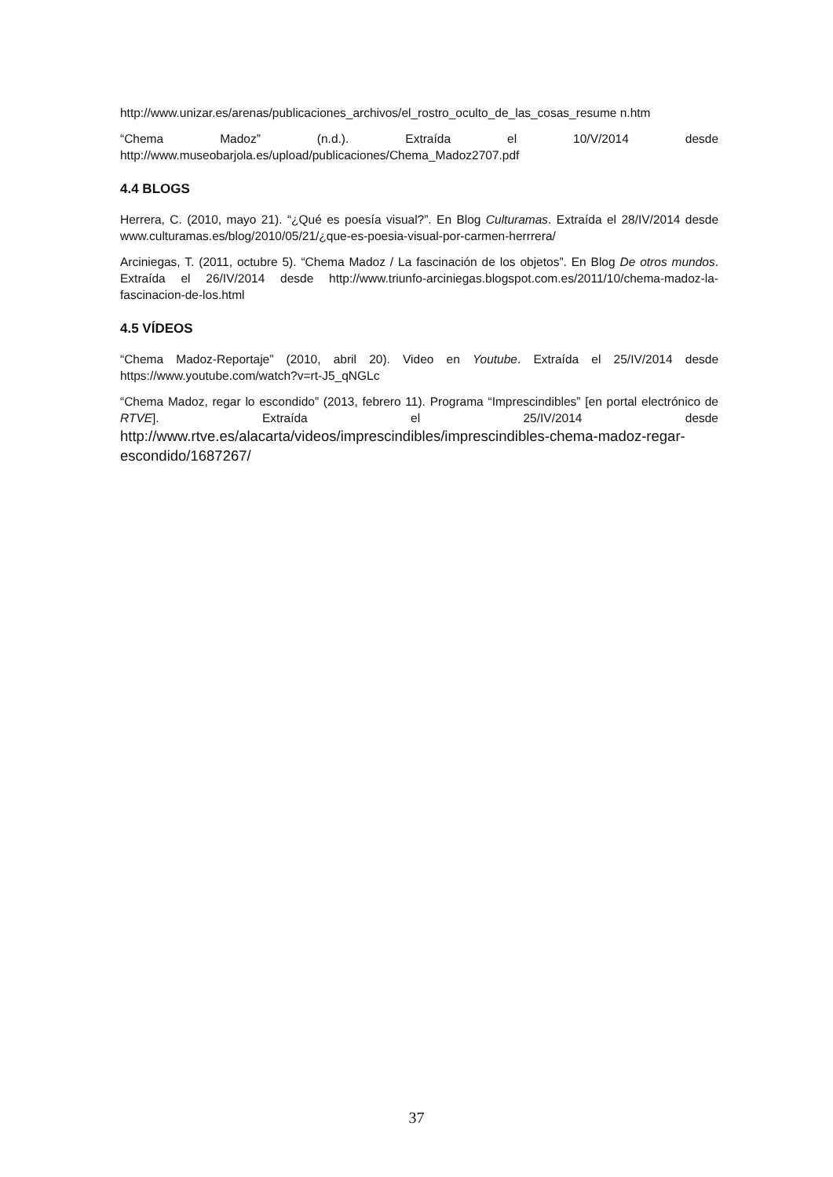http://www.unizar.es/arenas/publicaciones_archivos/el_rostro_oculto_de_las_cosas_resume n.htm
“Chema Madoz” (n.d.). Extraída el 10/V/2014 desde http://www.museobarjola.es/upload/publicaciones/Chema_Madoz2707.pdf
4.4 BLOGS
Herrera, C. (2010, mayo 21). “¿Qué es poesía visual?”. En Blog Culturamas. Extraída el 28/IV/2014 desde www.culturamas.es/blog/2010/05/21/¿que-es-poesia-visual-por-carmen-herrrera/
Arciniegas, T. (2011, octubre 5). “Chema Madoz / La fascinación de los objetos”. En Blog De otros mundos. Extraída el 26/IV/2014 desde http://www.triunfo-arciniegas.blogspot.com.es/2011/10/chema-madoz-la-fascinacion-de-los.html
4.5 VÍDEOS
“Chema Madoz-Reportaje” (2010, abril 20). Video en Youtube. Extraída el 25/IV/2014 desde https://www.youtube.com/watch?v=rt-J5_qNGLc
“Chema Madoz, regar lo escondido” (2013, febrero 11). Programa “Imprescindibles” [en portal electrónico de RTVE]. Extraída el 25/IV/2014 desde http://www.rtve.es/alacarta/videos/imprescindibles/imprescindibles-chema-madoz-regar-escondido/1687267/
37